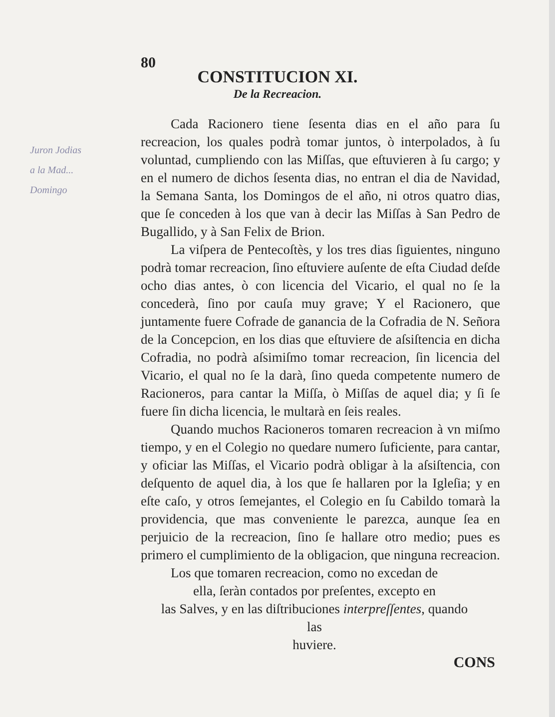80
CONSTITUCION XI.
De la Recreacion.
Cada Racionero tiene ſesenta dias en el año para ſu recreacion, los quales podrà tomar juntos, ò interpolados, à ſu voluntad, cumpliendo con las Miſſas, que eſtuvieren à ſu cargo; y en el numero de dichos ſesenta dias, no entran el dia de Navidad, la Semana Santa, los Domingos de el año, ni otros quatro dias, que ſe conceden à los que van à decir las Miſſas à San Pedro de Bugallido, y à San Felix de Brion.
La viſpera de Pentecoſtès, y los tres dias ſiguientes, ninguno podrà tomar recreacion, ſino eſtuviere auſente de eſta Ciudad deſde ocho dias antes, ò con licencia del Vicario, el qual no ſe la concederà, ſino por cauſa muy grave; Y el Racionero, que juntamente fuere Cofrade de ganancia de la Cofradia de N. Señora de la Concepcion, en los dias que eſtuviere de aſsiſtencia en dicha Cofradia, no podrà aſsimiſmo tomar recreacion, ſin licencia del Vicario, el qual no ſe la darà, ſino queda competente numero de Racioneros, para cantar la Miſſa, ò Miſſas de aquel dia; y ſi ſe fuere ſin dicha licencia, le multarà en ſeis reales.
Quando muchos Racioneros tomaren recreacion à vn miſmo tiempo, y en el Colegio no quedare numero ſuficiente, para cantar, y oficiar las Miſſas, el Vicario podrà obligar à la aſsiſtencia, con deſquento de aquel dia, à los que ſe hallaren por la Igleſia; y en eſte caſo, y otros ſemejantes, el Colegio en ſu Cabildo tomarà la providencia, que mas conveniente le parezca, aunque ſea en perjuicio de la recreacion, ſino ſe hallare otro medio; pues es primero el cumplimiento de la obligacion, que ninguna recreacion.
Los que tomaren recreacion, como no excedan de
ella, ſeràn contados por preſentes, excepto en
las Salves, y en las diſtribuciones interpreſſentes, quando las
huviere.
CONS
Juron Jodias
a la Mad...
Domingo